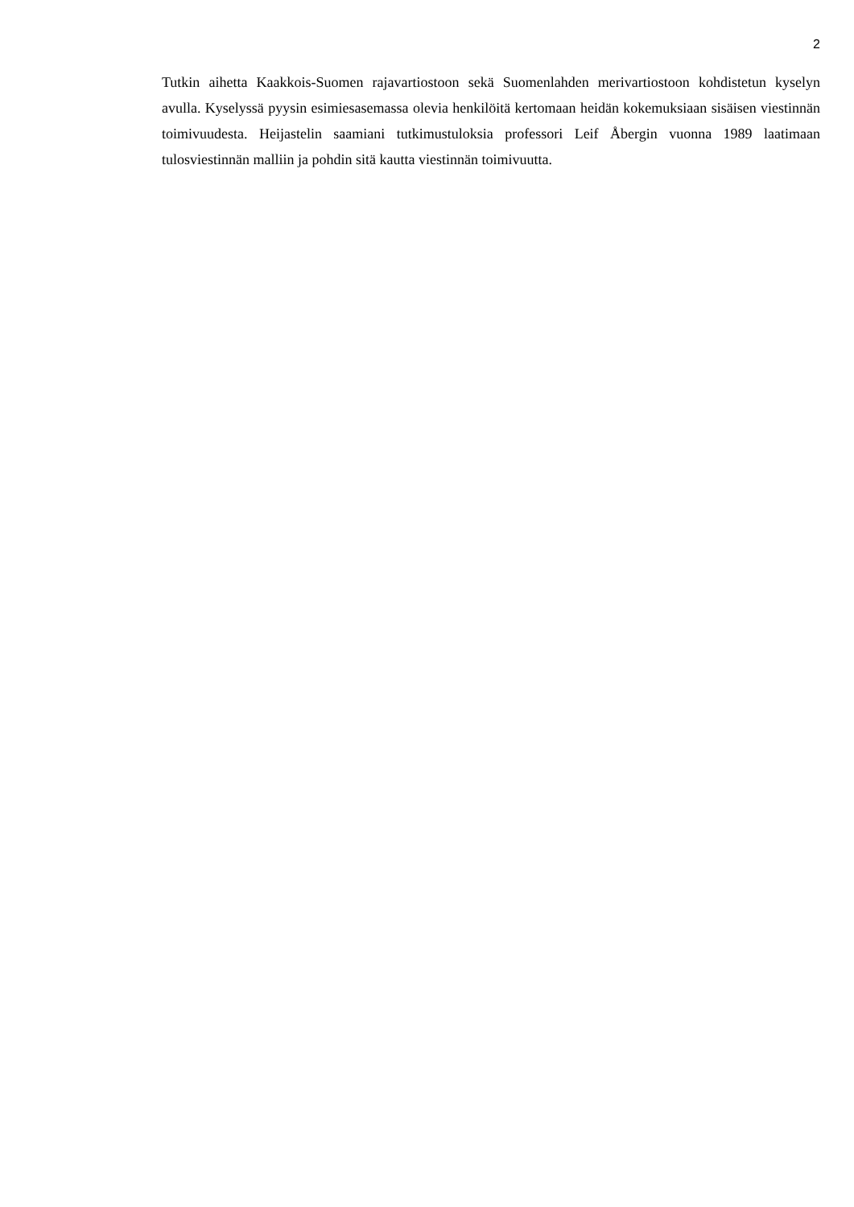2
Tutkin aihetta Kaakkois-Suomen rajavartiostoon sekä Suomenlahden merivartiostoon kohdistetun kyselyn avulla. Kyselyssä pyysin esimiesasemassa olevia henkilöitä kertomaan heidän kokemuksiaan sisäisen viestinnän toimivuudesta. Heijastelin saamiani tutkimustuloksia professori Leif Åbergin vuonna 1989 laatimaan tulosviestinnän malliin ja pohdin sitä kautta viestinnän toimivuutta.